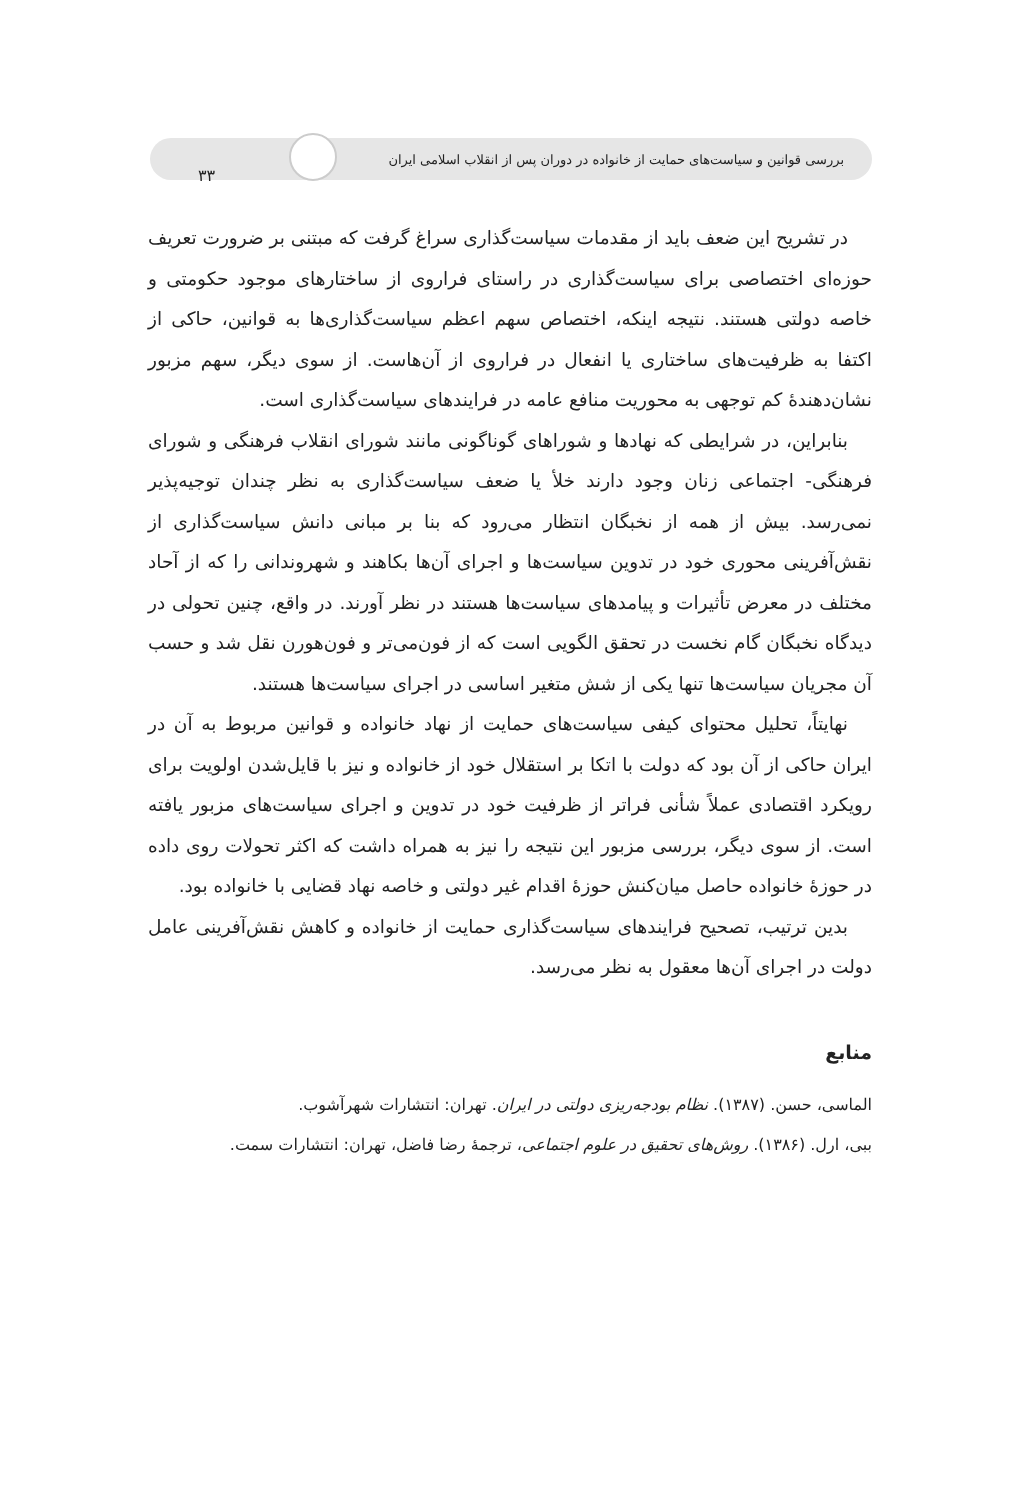بررسی قوانین و سیاست‌های حمایت از خانواده در دوران پس از انقلاب اسلامی ایران ۳۳
در تشریح این ضعف باید از مقدمات سیاست‌گذاری سراغ گرفت که مبتنی بر ضرورت تعریف حوزه‌ای اختصاصی برای سیاست‌گذاری در راستای فراروی از ساختارهای موجود حکومتی و خاصه دولتی هستند. نتیجه اینکه، اختصاص سهم اعظم سیاست‌گذاری‌ها به قوانین، حاکی از اکتفا به ظرفیت‌های ساختاری یا انفعال در فراروی از آن‌هاست. از سوی دیگر، سهم مزبور نشان‌دهندهٔ کم توجهی به محوریت منافع عامه در فرایندهای سیاست‌گذاری است.
بنابراین، در شرایطی که نهادها و شوراهای گوناگونی مانند شورای انقلاب فرهنگی و شورای فرهنگی- اجتماعی زنان وجود دارند خلأ یا ضعف سیاست‌گذاری به نظر چندان توجیه‌پذیر نمی‌رسد. بیش از همه از نخبگان انتظار می‌رود که بنا بر مبانی دانش سیاست‌گذاری از نقش‌آفرینی محوری خود در تدوین سیاست‌ها و اجرای آن‌ها بکاهند و شهروندانی را که از آحاد مختلف در معرض تأثیرات و پیامدهای سیاست‌ها هستند در نظر آورند. در واقع، چنین تحولی در دیدگاه نخبگان گام نخست در تحقق الگویی است که از فون‌می‌تر و فون‌هورن نقل شد و حسب آن مجریان سیاست‌ها تنها یکی از شش متغیر اساسی در اجرای سیاست‌ها هستند.
نهایتاً، تحلیل محتوای کیفی سیاست‌های حمایت از نهاد خانواده و قوانین مربوط به آن در ایران حاکی از آن بود که دولت با اتکا بر استقلال خود از خانواده و نیز با قایل‌شدن اولویت برای رویکرد اقتصادی عملاً شأنی فراتر از ظرفیت خود در تدوین و اجرای سیاست‌های مزبور یافته است. از سوی دیگر، بررسی مزبور این نتیجه را نیز به همراه داشت که اکثر تحولات روی داده در حوزهٔ خانواده حاصل میان‌کنش حوزهٔ اقدام غیر دولتی و خاصه نهاد قضایی با خانواده بود.
بدین ترتیب، تصحیح فرایندهای سیاست‌گذاری حمایت از خانواده و کاهش نقش‌آفرینی عامل دولت در اجرای آن‌ها معقول به نظر می‌رسد.
منابع
الماسی، حسن. (۱۳۸۷). نظام بودجه‌ریزی دولتی در ایران. تهران: انتشارات شهرآشوب.
ببی، ارل. (۱۳۸۶). روش‌های تحقیق در علوم اجتماعی، ترجمهٔ رضا فاضل، تهران: انتشارات سمت.